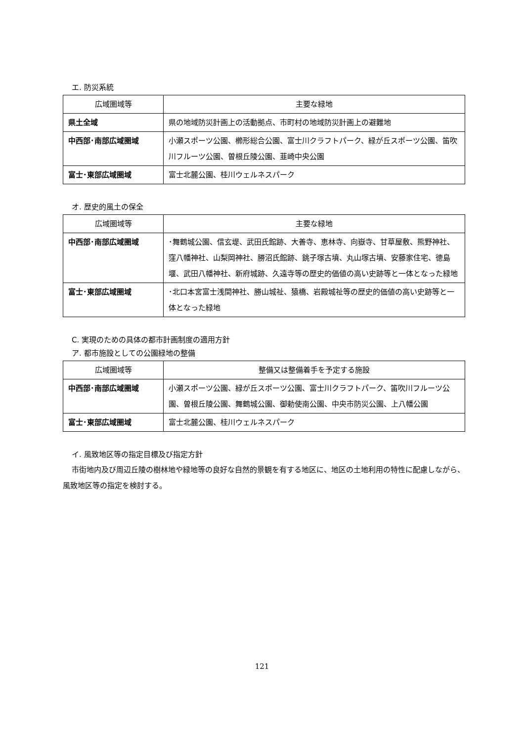エ. 防災系統
| 広域圏域等 | 主要な緑地 |
| --- | --- |
| 県土全域 | 県の地域防災計画上の活動拠点、市町村の地域防災計画上の避難地 |
| 中西部･南部広域圏域 | 小瀬スポーツ公園、櫛形総合公園、富士川クラフトパーク、緑が丘スポーツ公園、笛吹川フルーツ公園、曽根丘陵公園、韮崎中央公園 |
| 富士･東部広域圏域 | 富士北麓公園、桂川ウェルネスパーク |
オ. 歴史的風土の保全
| 広域圏域等 | 主要な緑地 |
| --- | --- |
| 中西部･南部広域圏域 | ･舞鶴城公園、信玄堤、武田氏館跡、大善寺、恵林寺、向嶽寺、甘草屋敷、熊野神社、窪八幡神社、山梨岡神社、勝沼氏館跡、銚子塚古墳、丸山塚古墳、安藤家住宅、徳島堰、武田八幡神社、新府城跡、久遠寺等の歴史的価値の高い史跡等と一体となった緑地 |
| 富士･東部広域圏域 | ･北口本宮富士浅間神社、勝山城祉、猿橋、岩殿城祉等の歴史的価値の高い史跡等と一体となった緑地 |
C. 実現のための具体の都市計画制度の適用方針
ア. 都市施設としての公園緑地の整備
| 広域圏域等 | 整備又は整備着手を予定する施設 |
| --- | --- |
| 中西部･南部広域圏域 | 小瀬スポーツ公園、緑が丘スポーツ公園、富士川クラフトパーク、笛吹川フルーツ公園、曽根丘陵公園、舞鶴城公園、御勅使南公園、中央市防災公園、上八幡公園 |
| 富士･東部広域圏域 | 富士北麓公園、桂川ウェルネスパーク |
イ. 風致地区等の指定目標及び指定方針
市街地内及び周辺丘陵の樹林地や緑地等の良好な自然的景観を有する地区に、地区の土地利用の特性に配慮しながら、風致地区等の指定を検討する。
121